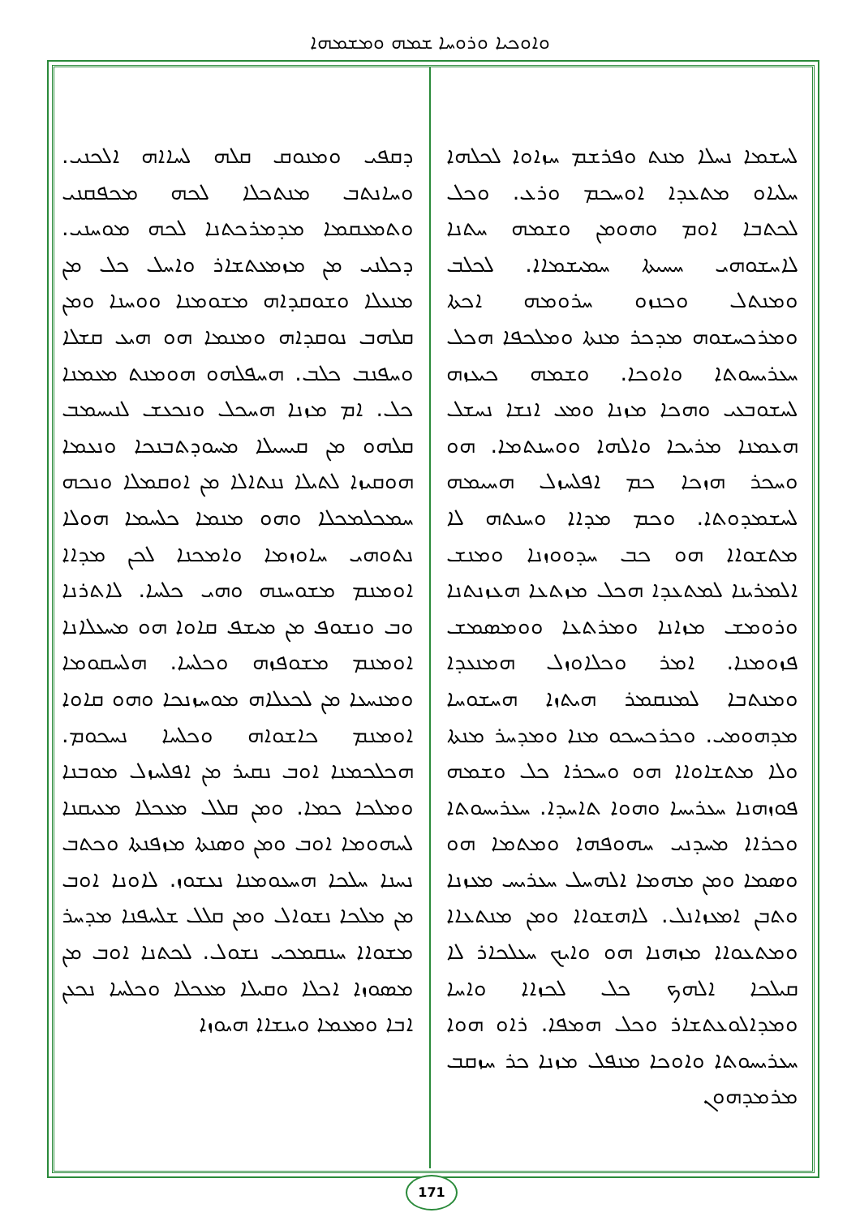ܘܐܘܟܝܐ ܘܪܘܚܐ ܫܡܗ ܘܡܫܡܗܐ
ܠܚܫܡܐ ܢܚܠܐ ܡܢܬ ܘܦܪܫܡ ܚܙܐܘܐ ܠܟܠܗܐ ܚܠܝܐܘ ܡܬܥܕܐ ܐܘܚܟܡ ܘܪܥ. ܘܟܠ ܠܟܬܒܐ ܐܘܡ ܘܗܘܡܢ ܘܫܡܗ ܚܬܢܐ ܠܐܚܫܘܗܝ ܚܚܝܬܐ ܚܡܝܫܡܐܐ. ܠܟܠܒ ܘܡܢܬܠ ܘܟܢܙܘ ܚܪܘܡܗ ܐܟܬܐ ܘܡܪܟܚܫܘܗ ܡܕܟܪ ܡܢܬܐ ܘܡܠܟܦܐ ܗܟܠ ܚܥܪܝܚܘܬܐ ܘܐܘܟܐ. ܘܫܡܗ ܟܝܥܙܗ ܠܚܫܘܒܥܝ ܘܗܟܐ ܡܙܢܐ ܘܡܥ ܐܢܫܐ ܢܚܫܠ ܗܥܡܢܐ ܡܪܝܟܐ ܘܐܠܗܐ ܘܘܚܢܬܡܐ. ܗܘ ܘܚܟܪ ܗܙܟܐ ܟܡ ܐܦܠܚܙܠ ܗܚܝܡܗ ܠܚܫܡܕܘܬܐ. ܘܟܡ ܡܕܐܐ ܘܚܢܬܗ ܠܐ ܡܬܫܘܐܐ ܗܘ ܟܒ ܚܕܘܘܙܢܐ ܘܡܢܫ ܐܠܡܪܝܢܐ ܠܡܬܥܕܐ ܗܟܠ ܡܙܬܥܐ ܗܥܙܢܬܢܐ ܘܪܘܡܫ ܡܙܐܢܐ ܘܡܪܬܥܐ ܘܘܡܣܡܫ ܦܙܘܡܢܐ. ܐܡܪ ܘܟܠܐܘܙܠ ܗܡܢܥܕܐ ܘܡܢܬܒܐ ܠܡܢܩܡܪ ܗܝܬܙܐ ܗܚܫܘܚܐ ܡܕܗܘܡܝ. ܘܟܪܟܚܟܘ ܡܢܐ ܘܡܕܚܪ ܡܢܬܐ ܘܠܐ ܡܬܫܐܘܐܐ ܗܘ ܘܚܟܪܐ ܟܠ ܘܫܡܗ ܦܘܙܗܢܐ ܚܥܪܝܚܐ ܘܗܘܐ ܬܐܚܕܐ. ܚܥܪܝܚܘܬܐ ܘܟܪܐܐ ܡܚܕܢܝ ܚܗܘܦܗܐ ܘܡܬܡܐ ܗܘ ܘܣܡܐ ܘܡܢ ܡܗܡܐ ܐܠܗܚܠ ܚܥܪܝܚ ܡܥܙܢܐ ܘܬܒܢ ܐܡܥܙܐܢܠ. ܠܐܗܫܘܐܐ ܘܡܢ ܡܢܬܥܐܐ ܘܡܬܥܘܐܐ ܡܙܗܢܐ ܗܘ ܘܐܝܟ ܚܥܠܟܐܪ ܠܐ ܩܝܠܟܐ ܐܠܗܟ ܟܠ ܠܟܙܐܐ ܘܐܚܐ ܘܡܕܐܠܘܥܬܫܐܪ ܘܟܠ ܗܡܦܐ. ܪܐܘ ܗܘܐ ܚܥܪܝܚܘܬܐ ܘܐܘܟܐ ܡܢܦܠ ܡܙܢܐ ܟܪ ܚܙܩܒ ܡܪܡܕܗܘܢ
ܕܩܦܝ ܘܡܢܘܩ ܩܠܗ ܠܚܐܐܗ ܐܠܟܢܝ. ܘܚܐܢܬܒ ܡܢܬܟܠܐ ܠܟܗ ܡܟܦܩܢܝ ܘܬܡܥܩܡܐ ܡܕܡܪܟܬܢܐ ܠܟܗ ܡܘܚܢܝ. ܕܟܠܢܝ ܡܢ ܡܙܡܥܬܫܐܪ ܘܐܚܠ ܟܠ ܡܢ ܡܢܥܠܐ ܘܫܘܩܕܐܗ ܡܫܘܡܢܐ ܘܘܚܢܐ ܘܡܢ ܩܠܗܒ ܢܘܩܕܐܗ ܘܡܢܡܐ ܗܘ ܗܝܥ ܩܫܠܐ ܘܚܦܢܒ ܟܠܒ. ܗܚܦܠܗܘ ܗܘܡܢܬ ܡܥܡܢܐ ܟܠ. ܐܡ ܡܙܢܐ ܗܚܟܠ ܘܢܟܥܫ ܠܢܝܚܡܒ ܩܠܗܘ ܡܢ ܩܝܚܝܠܐ ܡܚܘܕܬܒܢܟܐ ܘܢܥܡܐ ܗܘܩܝܙܐ ܠܬܝܠܐ ܢܢܬܐܠܐ ܡܢ ܐܘܩܡܠܐ ܘܢܟܗ ܚܡܟܠܡܟܠܐ ܘܗܘ ܡܢܡܐ ܟܠܚܡܐ ܗܘܠܐ ܢܬܘܗܝ ܚܐܘܙܡܐ ܘܐܡܟܢܐ ܠܟܢ ܡܕܐܐ ܐܘܡܢܡ ܡܫܘܚܢܗ ܘܗܝ ܟܠܚܐ. ܠܐܬܪܢܐ ܘܒ ܘܢܫܘܦ ܡܢ ܡܝܫܦ ܩܐܘܐ ܗܘ ܡܚܥܠܐܢܐ ܐܘܡܢܡ ܡܫܘܦܙܗ ܘܟܠܚܐ. ܗܠܚܩܘܡܐ ܘܡܢܚܥܐ ܡܢ ܠܟܥܠܐܗ ܡܘܚܙܢܟܐ ܘܗܘ ܩܐܘܐ ܐܘܡܢܡ ܟܐܫܘܐܗ ܘܟܠܚܐ ܢܚܟܘܡ. ܗܟܠܟܡܢܐ ܐܘܒ ܢܩܝܪ ܡܢ ܐܦܠܚܙܠ ܡܘܒܢܐ ܘܡܠܟܐ ܟܡܐ. ܘܡܢ ܩܠܠ ܡܥܟܠܐ ܡܥܝܩܢܐ ܠܚܗܘܡܐ ܐܘܒ ܘܡܢ ܘܣܢܬܐ ܡܙܦܢܬܐ ܘܟܬܒ ܢܚܢܐ ܚܠܟܐ ܗܚܥܘܡܢܐ ܢܥܫܘܙ. ܠܐܘܢܐ ܐܘܒ ܡܢ ܡܠܟܐ ܢܫܘܐܠ ܘܡܢ ܩܠܠ ܫܠܚܦܢܐ ܡܕܚܪ ܡܫܘܐܐ ܚܢܩܡܟܝ ܢܫܘܠ. ܠܟܬܢܐ ܐܘܒ ܡܢ ܡܣܘܙܐ ܐܟܠܐ ܘܩܝܠܐ ܡܥܟܠܐ ܘܟܠܚܐ ܢܟܥܢ ܐܒܐ ܘܡܥܡܐ ܘܝܢܫܐܐ ܗܝܘܙܐ
171